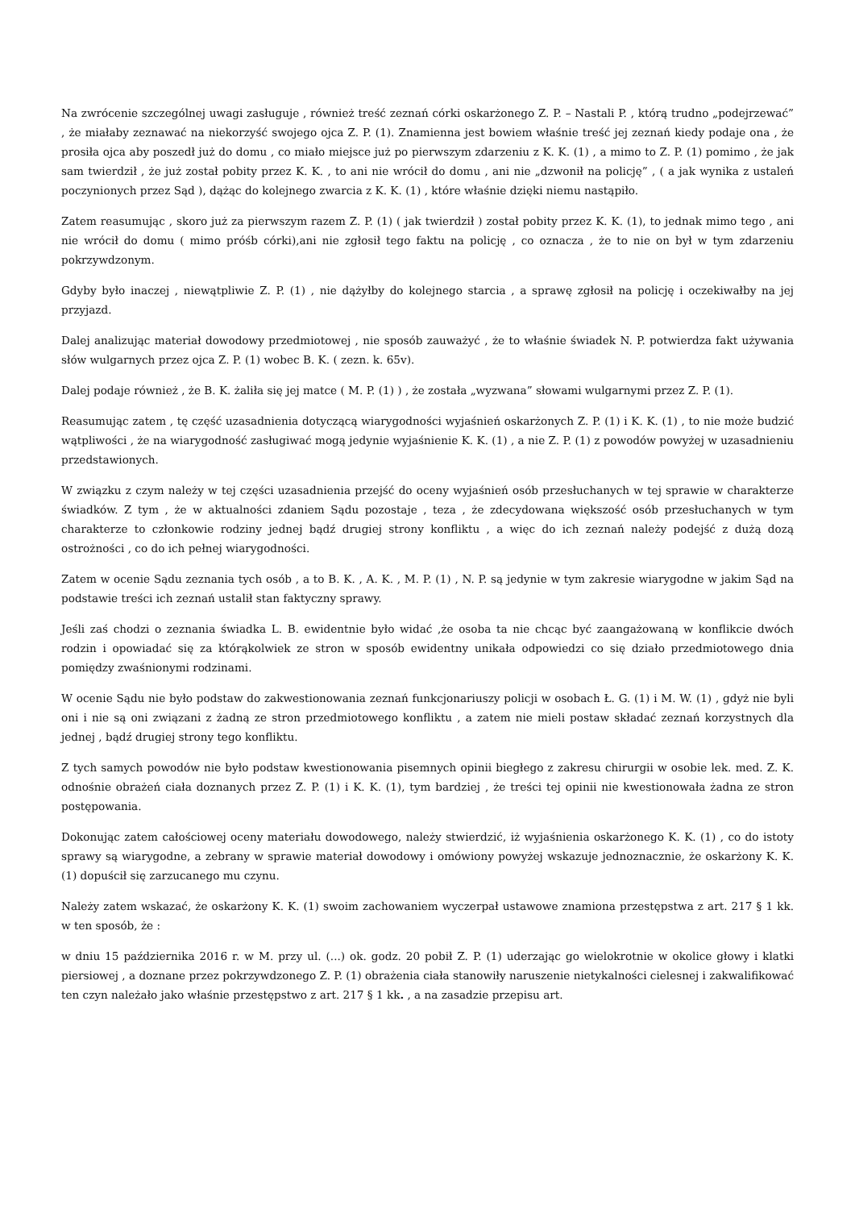Na zwrócenie szczególnej uwagi zasługuje , również treść zeznań córki oskarżonego Z. P. – Nastali P. , którą trudno „podejrzewać” , że miałaby zeznawać na niekorzyść swojego ojca Z. P. (1). Znamienna jest bowiem właśnie treść jej zeznań kiedy podaje ona , że prosiła ojca aby poszedł już do domu , co miało miejsce już po pierwszym zdarzeniu z K. K. (1) , a mimo to Z. P. (1) pomimo , że jak sam twierdził , że już został pobity przez K. K. , to ani nie wrócił do domu , ani nie „dzwonił na policję” , ( a jak wynika z ustaleń poczynionych przez Sąd ), dążąc do kolejnego zwarcia z K. K. (1) , które właśnie dzięki niemu nastąpiło.
Zatem reasumując , skoro już za pierwszym razem Z. P. (1) ( jak twierdził ) został pobity przez K. K. (1), to jednak mimo tego , ani nie wrócił do domu ( mimo próśb córki),ani nie zgłosił tego faktu na policję , co oznacza , że to nie on był w tym zdarzeniu pokrzywdzonym.
Gdyby było inaczej , niewątpliwie Z. P. (1) , nie dążyłby do kolejnego starcia , a sprawę zgłosił na policję i oczekiwałby na jej przyjazd.
Dalej analizując materiał dowodowy przedmiotowej , nie sposób zauważyć , że to właśnie świadek N. P. potwierdza fakt używania słów wulgarnych przez ojca Z. P. (1) wobec B. K. ( zezn. k. 65v).
Dalej podaje również , że B. K. żaliła się jej matce ( M. P. (1) ) , że została „wyzwana” słowami wulgarnymi przez Z. P. (1).
Reasumując zatem , tę część uzasadnienia dotyczącą wiarygodności wyjaśnień oskarżonych Z. P. (1) i K. K. (1) , to nie może budzić wątpliwości , że na wiarygodność zasługiwać mogą jedynie wyjaśnienie K. K. (1) , a nie Z. P. (1) z powodów powyżej w uzasadnieniu przedstawionych.
W związku z czym należy w tej części uzasadnienia przejść do oceny wyjaśnień osób przesłuchanych w tej sprawie w charakterze świadków. Z tym , że w aktualności zdaniem Sądu pozostaje , teza , że zdecydowana większość osób przesłuchanych w tym charakterze to członkowie rodziny jednej bądź drugiej strony konfliktu , a więc do ich zeznań należy podejść z dużą dozą ostrożności , co do ich pełnej wiarygodności.
Zatem w ocenie Sądu zeznania tych osób , a to B. K. , A. K. , M. P. (1) , N. P. są jedynie w tym zakresie wiarygodne w jakim Sąd na podstawie treści ich zeznań ustalił stan faktyczny sprawy.
Jeśli zaś chodzi o zeznania świadka L. B. ewidentnie było widać ,że osoba ta nie chcąc być zaangażowaną w konflikcie dwóch rodzin i opowiadać się za którąkolwiek ze stron w sposób ewidentny unikała odpowiedzi co się działo przedmiotowego dnia pomiędzy zwaśnionymi rodzinami.
W ocenie Sądu nie było podstaw do zakwestionowania zeznań funkcjonariuszy policji w osobach Ł. G. (1) i M. W. (1) , gdyż nie byli oni i nie są oni związani z żadną ze stron przedmiotowego konfliktu , a zatem nie mieli postaw składać zeznań korzystnych dla jednej , bądź drugiej strony tego konfliktu.
Z tych samych powodów nie było podstaw kwestionowania pisemnych opinii biegłego z zakresu chirurgii w osobie lek. med. Z. K. odnośnie obrażeń ciała doznanych przez Z. P. (1) i K. K. (1), tym bardziej , że treści tej opinii nie kwestionowała żadna ze stron postępowania.
Dokonując zatem całościowej oceny materiału dowodowego, należy stwierdzić, iż wyjaśnienia oskarżonego K. K. (1) , co do istoty sprawy są wiarygodne, a zebrany w sprawie materiał dowodowy i omówiony powyżej wskazuje jednoznacznie, że oskarżony K. K. (1) dopuścił się zarzucanego mu czynu.
Należy zatem wskazać, że oskarżony K. K. (1) swoim zachowaniem wyczerpał ustawowe znamiona przestępstwa z art. 217 § 1 kk. w ten sposób, że :
w dniu 15 października 2016 r. w M. przy ul. (...) ok. godz. 20 pobił Z. P. (1) uderzając go wielokrotnie w okolice głowy i klatki piersiowej , a doznane przez pokrzywdzonego Z. P. (1) obrażenia ciała stanowiły naruszenie nietykalności cielesnej i zakwalifikować ten czyn należało jako właśnie przestępstwo z art. 217 § 1 kk. , a na zasadzie przepisu art.